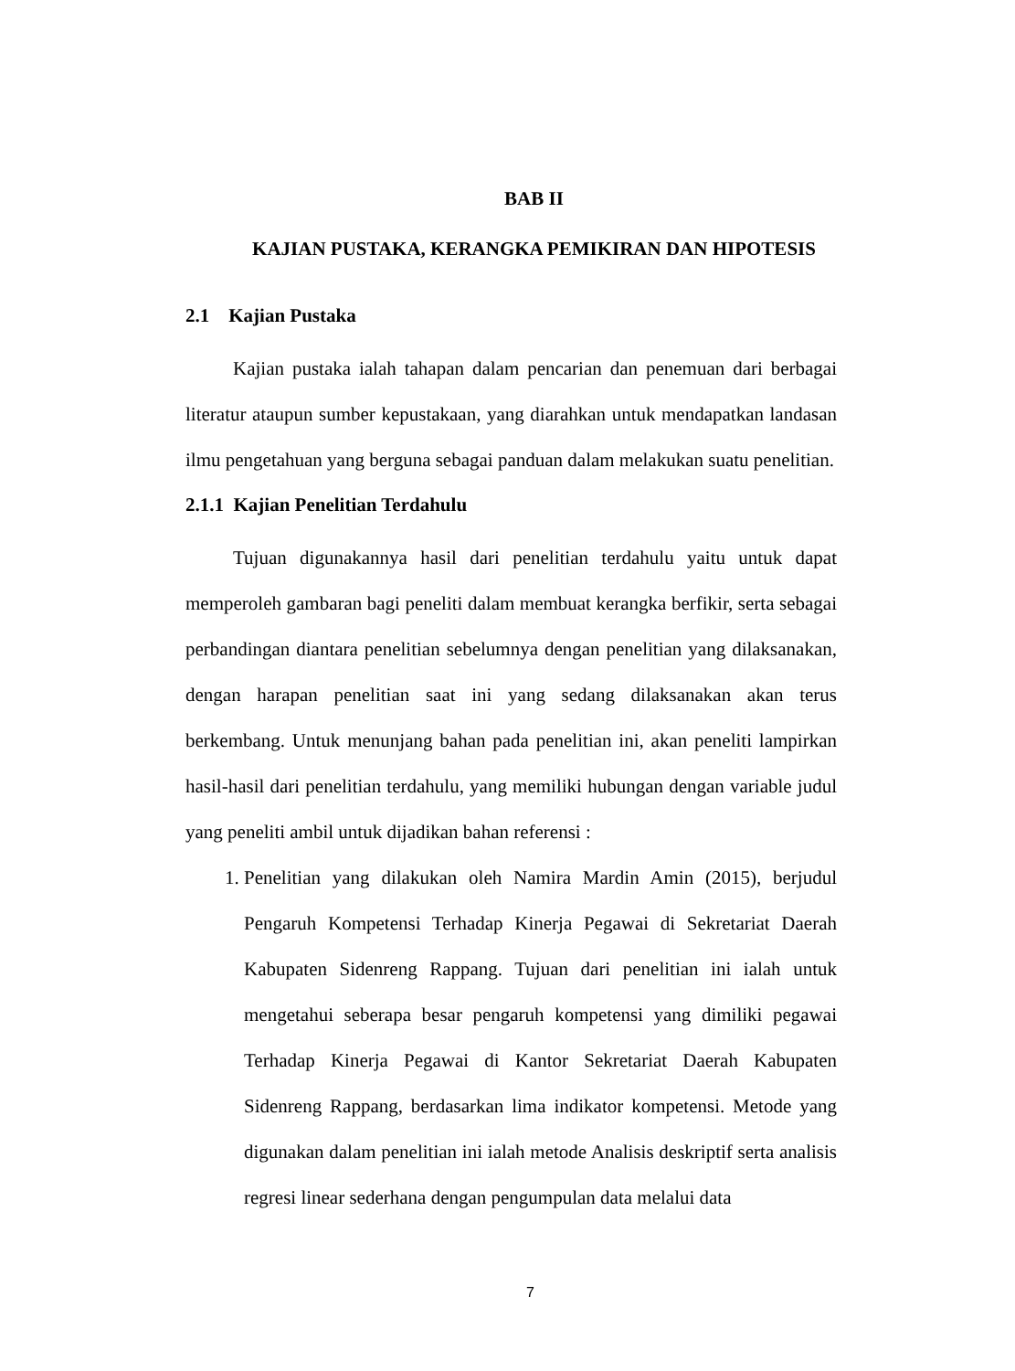BAB II
KAJIAN PUSTAKA, KERANGKA PEMIKIRAN DAN HIPOTESIS
2.1 Kajian Pustaka
Kajian pustaka ialah tahapan dalam pencarian dan penemuan dari berbagai literatur ataupun sumber kepustakaan, yang diarahkan untuk mendapatkan landasan ilmu pengetahuan yang berguna sebagai panduan dalam melakukan suatu penelitian.
2.1.1 Kajian Penelitian Terdahulu
Tujuan digunakannya hasil dari penelitian terdahulu yaitu untuk dapat memperoleh gambaran bagi peneliti dalam membuat kerangka berfikir, serta sebagai perbandingan diantara penelitian sebelumnya dengan penelitian yang dilaksanakan, dengan harapan penelitian saat ini yang sedang dilaksanakan akan terus berkembang. Untuk menunjang bahan pada penelitian ini, akan peneliti lampirkan hasil-hasil dari penelitian terdahulu, yang memiliki hubungan dengan variable judul yang peneliti ambil untuk dijadikan bahan referensi :
1. Penelitian yang dilakukan oleh Namira Mardin Amin (2015), berjudul Pengaruh Kompetensi Terhadap Kinerja Pegawai di Sekretariat Daerah Kabupaten Sidenreng Rappang. Tujuan dari penelitian ini ialah untuk mengetahui seberapa besar pengaruh kompetensi yang dimiliki pegawai Terhadap Kinerja Pegawai di Kantor Sekretariat Daerah Kabupaten Sidenreng Rappang, berdasarkan lima indikator kompetensi. Metode yang digunakan dalam penelitian ini ialah metode Analisis deskriptif serta analisis regresi linear sederhana dengan pengumpulan data melalui data
7